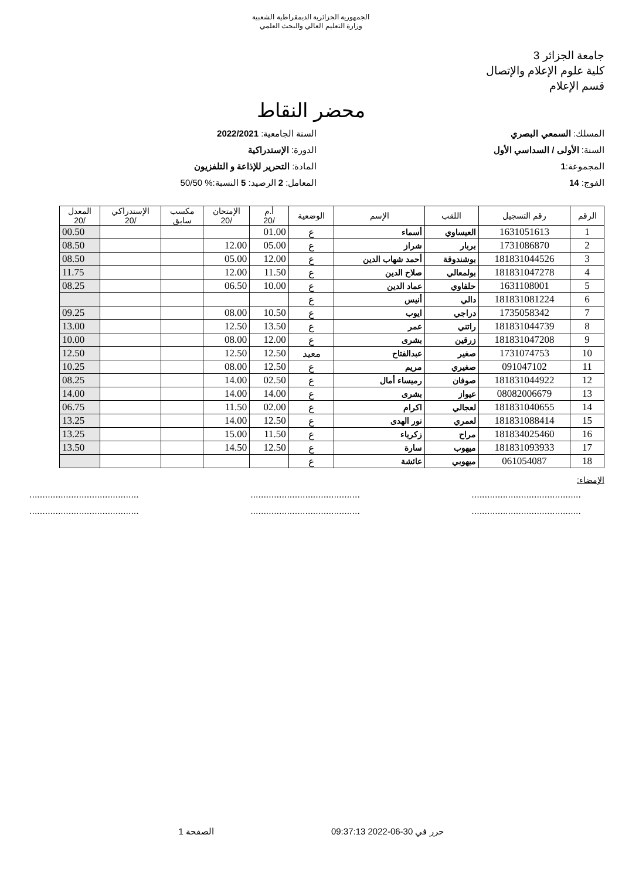الجمهورية الجزائرية الديمقراطية الشعبية
وزارة التعليم العالي والبحث العلمي
جامعة الجزائر 3
كلية علوم الإعلام والإتصال
قسم الإعلام
محضر النقاط
المسلك: السمعي البصري
السنة: الأولى / السداسي الأول
المجموعة:1
الفوج: 14
السنة الجامعية: 2022/2021
الدورة: الإستدراكية
المادة: التحرير للإذاعة و التلفزيون
المعامل: 2 الرصيد: 5 النسبة:% 50/50
| الرقم | رقم التسجيل | اللقب | الإسم | الوضعية | أ.م /20 | الإمتحان /20 | مكسب سابق | الإستدراكي /20 | المعدل /20 |
| --- | --- | --- | --- | --- | --- | --- | --- | --- | --- |
| 1 | 1631051613 | العيساوي | أسماء | ع | 01.00 | | | | 00.50 |
| 2 | 1731086870 | بربار | شراز | ع | 05.00 | 12.00 | | | 08.50 |
| 3 | 181831044526 | بوشندوقة | أحمد شهاب الدين | ع | 12.00 | 05.00 | | | 08.50 |
| 4 | 181831047278 | بولمعالي | صلاح الدين | ع | 11.50 | 12.00 | | | 11.75 |
| 5 | 1631108001 | حلفاوي | عماد الدين | ع | 10.00 | 06.50 | | | 08.25 |
| 6 | 181831081224 | دالي | أنيس | ع | | | | | |
| 7 | 1735058342 | دراجي | ايوب | ع | 10.50 | 08.00 | | | 09.25 |
| 8 | 181831044739 | راتني | عمر | ع | 13.50 | 12.50 | | | 13.00 |
| 9 | 181831047208 | زرقين | بشرى | ع | 12.00 | 08.00 | | | 10.00 |
| 10 | 1731074753 | صغير | عبدالفتاح | معيد | 12.50 | 12.50 | | | 12.50 |
| 11 | 091047102 | صغيري | مريم | ع | 12.50 | 08.00 | | | 10.25 |
| 12 | 181831044922 | صوفان | رميساء أمال | ع | 02.50 | 14.00 | | | 08.25 |
| 13 | 08082006679 | عيواز | بشرى | ع | 14.00 | 14.00 | | | 14.00 |
| 14 | 181831040655 | لعجالي | اكرام | ع | 02.00 | 11.50 | | | 06.75 |
| 15 | 181831088414 | لعمري | نور الهدى | ع | 12.50 | 14.00 | | | 13.25 |
| 16 | 181834025460 | مراح | زكرياء | ع | 11.50 | 15.00 | | | 13.25 |
| 17 | 181831093933 | ميهوب | سارة | ع | 12.50 | 14.50 | | | 13.50 |
| 18 | 061054087 | ميهوبي | عائشة | ع | | | | | |
الإمضاء:
.......................................... .......................................... ..........................................
.......................................... .......................................... ..........................................
حرر في 30-06-2022 09:37:13 الصفحة 1